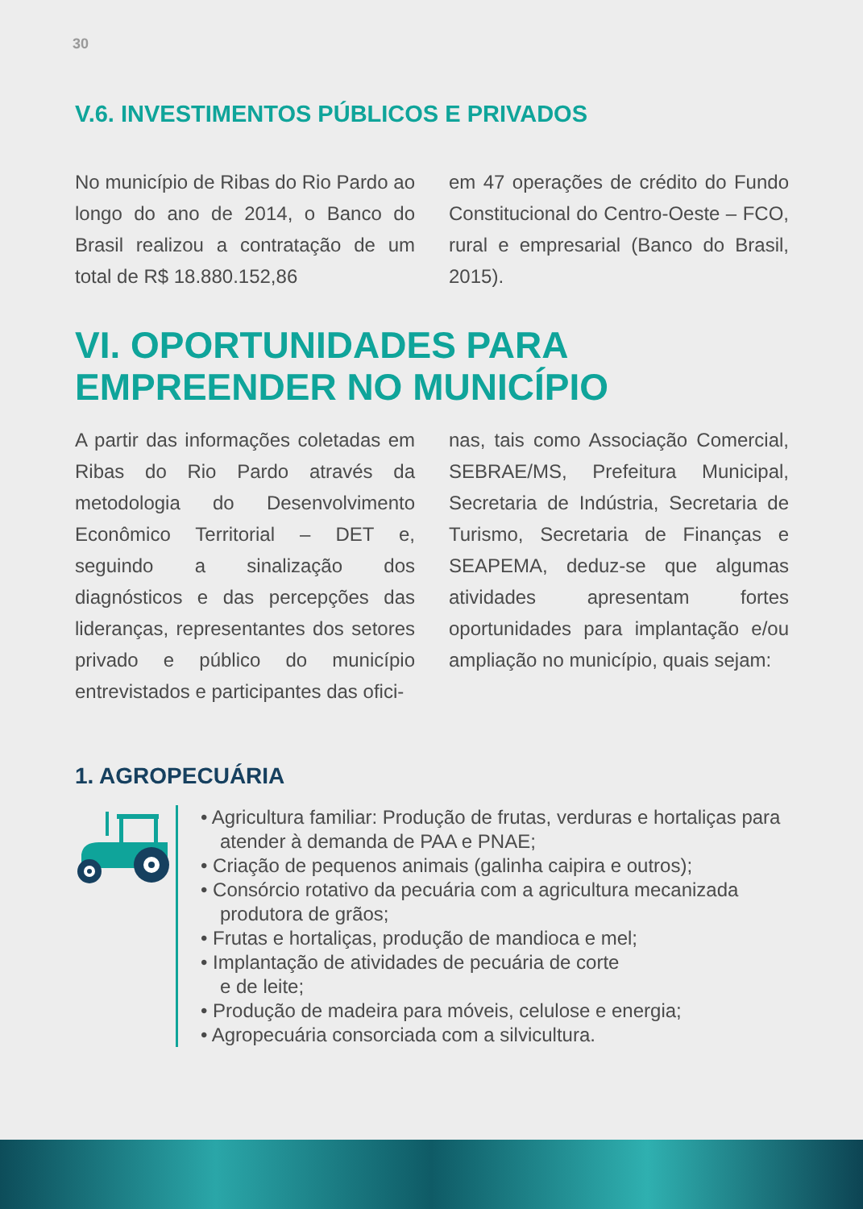30
V.6. INVESTIMENTOS PÚBLICOS E PRIVADOS
No município de Ribas do Rio Pardo ao longo do ano de 2014, o Banco do Brasil realizou a contratação de um total de R$ 18.880.152,86
em 47 operações de crédito do Fundo Constitucional do Centro-Oeste – FCO, rural e empresarial (Banco do Brasil, 2015).
VI. OPORTUNIDADES PARA EMPREENDER NO MUNICÍPIO
A partir das informações coletadas em Ribas do Rio Pardo através da metodologia do Desenvolvimento Econômico Territorial – DET e, seguindo a sinalização dos diagnósticos e das percepções das lideranças, representantes dos setores privado e público do município entrevistados e participantes das ofici-
nas, tais como Associação Comercial, SEBRAE/MS, Prefeitura Municipal, Secretaria de Indústria, Secretaria de Turismo, Secretaria de Finanças e SEAPEMA, deduz-se que algumas atividades apresentam fortes oportunidades para implantação e/ou ampliação no município, quais sejam:
1. AGROPECUÁRIA
• Agricultura familiar: Produção de frutas, verduras e hortaliças para atender à demanda de PAA e PNAE;
• Criação de pequenos animais (galinha caipira e outros);
• Consórcio rotativo da pecuária com a agricultura mecanizada produtora de grãos;
• Frutas e hortaliças, produção de mandioca e mel;
• Implantação de atividades de pecuária de corte
e de leite;
• Produção de madeira para móveis, celulose e energia;
• Agropecuária consorciada com a silvicultura.